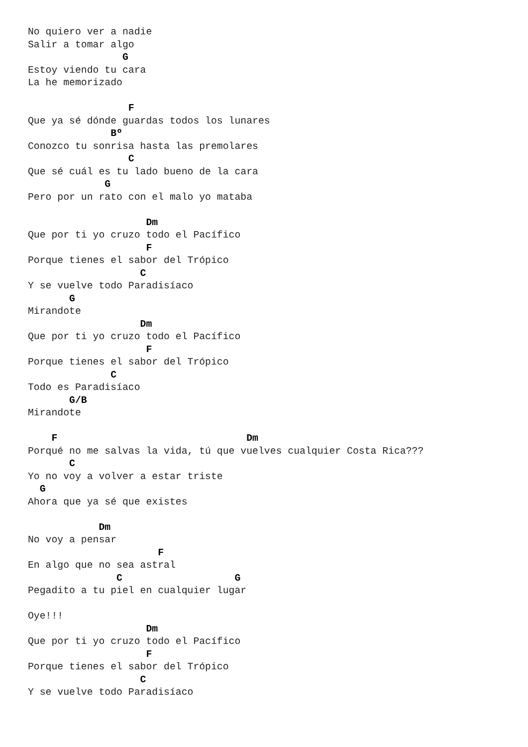No quiero ver a nadie
Salir a tomar algo
                G
Estoy viendo tu cara
La he memorizado

                 F
Que ya sé dónde guardas todos los lunares
              Bº
Conozco tu sonrisa hasta las premolares
                 C
Que sé cuál es tu lado bueno de la cara
             G
Pero por un rato con el malo yo mataba

                    Dm
Que por ti yo cruzo todo el Pacífico
                    F
Porque tienes el sabor del Trópico
                   C
Y se vuelve todo Paradisíaco
       G
Mirandote
                   Dm
Que por ti yo cruzo todo el Pacífico
                    F
Porque tienes el sabor del Trópico
              C
Todo es Paradisíaco
       G/B
Mirandote

    F                                Dm
Porqué no me salvas la vida, tú que vuelves cualquier Costa Rica???
       C
Yo no voy a volver a estar triste
  G
Ahora que ya sé que existes

            Dm
No voy a pensar
                      F
En algo que no sea astral
               C                   G
Pegadito a tu piel en cualquier lugar

Oye!!!
                    Dm
Que por ti yo cruzo todo el Pacífico
                    F
Porque tienes el sabor del Trópico
                   C
Y se vuelve todo Paradisíaco